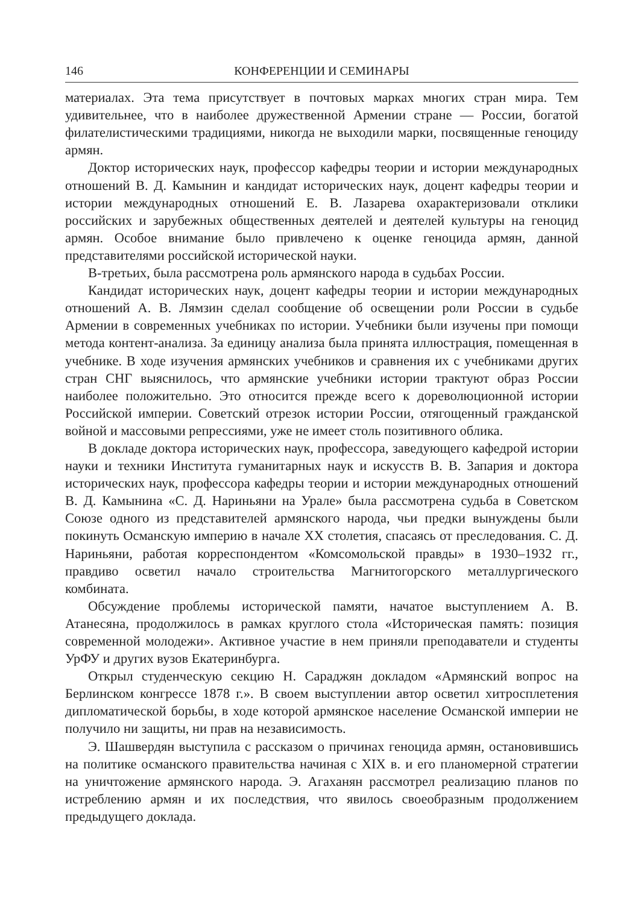146 КОНФЕРЕНЦИИ И СЕМИНАРЫ
материалах. Эта тема присутствует в почтовых марках многих стран мира. Тем удивительнее, что в наиболее дружественной Армении стране — России, богатой филателистическими традициями, никогда не выходили марки, посвященные геноциду армян.
Доктор исторических наук, профессор кафедры теории и истории международных отношений В. Д. Камынин и кандидат исторических наук, доцент кафедры теории и истории международных отношений Е. В. Лазарева охарактеризовали отклики российских и зарубежных общественных деятелей и деятелей культуры на геноцид армян. Особое внимание было привлечено к оценке геноцида армян, данной представителями российской исторической науки.
В-третьих, была рассмотрена роль армянского народа в судьбах России.
Кандидат исторических наук, доцент кафедры теории и истории международных отношений А. В. Лямзин сделал сообщение об освещении роли России в судьбе Армении в современных учебниках по истории. Учебники были изучены при помощи метода контент-анализа. За единицу анализа была принята иллюстрация, помещенная в учебнике. В ходе изучения армянских учебников и сравнения их с учебниками других стран СНГ выяснилось, что армянские учебники истории трактуют образ России наиболее положительно. Это относится прежде всего к дореволюционной истории Российской империи. Советский отрезок истории России, отягощенный гражданской войной и массовыми репрессиями, уже не имеет столь позитивного облика.
В докладе доктора исторических наук, профессора, заведующего кафедрой истории науки и техники Института гуманитарных наук и искусств В. В. Запария и доктора исторических наук, профессора кафедры теории и истории международных отношений В. Д. Камынина «С. Д. Нариньяни на Урале» была рассмотрена судьба в Советском Союзе одного из представителей армянского народа, чьи предки вынуждены были покинуть Османскую империю в начале XX столетия, спасаясь от преследования. С. Д. Нариньяни, работая корреспондентом «Комсомольской правды» в 1930–1932 гг., правдиво осветил начало строительства Магнитогорского металлургического комбината.
Обсуждение проблемы исторической памяти, начатое выступлением А. В. Атанесяна, продолжилось в рамках круглого стола «Историческая память: позиция современной молодежи». Активное участие в нем приняли преподаватели и студенты УрФУ и других вузов Екатеринбурга.
Открыл студенческую секцию Н. Сараджян докладом «Армянский вопрос на Берлинском конгрессе 1878 г.». В своем выступлении автор осветил хитросплетения дипломатической борьбы, в ходе которой армянское население Османской империи не получило ни защиты, ни прав на независимость.
Э. Шашвердян выступила с рассказом о причинах геноцида армян, остановившись на политике османского правительства начиная с XIX в. и его планомерной стратегии на уничтожение армянского народа. Э. Агаханян рассмотрел реализацию планов по истреблению армян и их последствия, что явилось своеобразным продолжением предыдущего доклада.